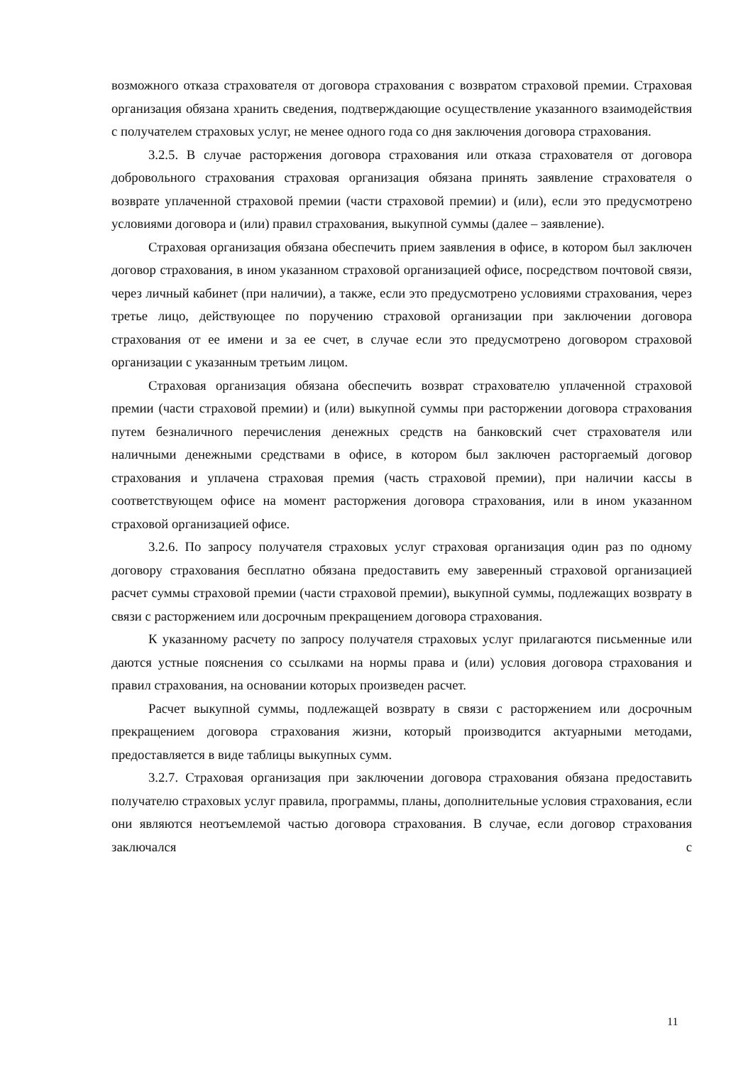возможного отказа страхователя от договора страхования с возвратом страховой премии. Страховая организация обязана хранить сведения, подтверждающие осуществление указанного взаимодействия с получателем страховых услуг, не менее одного года со дня заключения договора страхования.
3.2.5. В случае расторжения договора страхования или отказа страхователя от договора добровольного страхования страховая организация обязана принять заявление страхователя о возврате уплаченной страховой премии (части страховой премии) и (или), если это предусмотрено условиями договора и (или) правил страхования, выкупной суммы (далее – заявление).
Страховая организация обязана обеспечить прием заявления в офисе, в котором был заключен договор страхования, в ином указанном страховой организацией офисе, посредством почтовой связи, через личный кабинет (при наличии), а также, если это предусмотрено условиями страхования, через третье лицо, действующее по поручению страховой организации при заключении договора страхования от ее имени и за ее счет, в случае если это предусмотрено договором страховой организации с указанным третьим лицом.
Страховая организация обязана обеспечить возврат страхователю уплаченной страховой премии (части страховой премии) и (или) выкупной суммы при расторжении договора страхования путем безналичного перечисления денежных средств на банковский счет страхователя или наличными денежными средствами в офисе, в котором был заключен расторгаемый договор страхования и уплачена страховая премия (часть страховой премии), при наличии кассы в соответствующем офисе на момент расторжения договора страхования, или в ином указанном страховой организацией офисе.
3.2.6. По запросу получателя страховых услуг страховая организация один раз по одному договору страхования бесплатно обязана предоставить ему заверенный страховой организацией расчет суммы страховой премии (части страховой премии), выкупной суммы, подлежащих возврату в связи с расторжением или досрочным прекращением договора страхования.
К указанному расчету по запросу получателя страховых услуг прилагаются письменные или даются устные пояснения со ссылками на нормы права и (или) условия договора страхования и правил страхования, на основании которых произведен расчет.
Расчет выкупной суммы, подлежащей возврату в связи с расторжением или досрочным прекращением договора страхования жизни, который производится актуарными методами, предоставляется в виде таблицы выкупных сумм.
3.2.7. Страховая организация при заключении договора страхования обязана предоставить получателю страховых услуг правила, программы, планы, дополнительные условия страхования, если они являются неотъемлемой частью договора страхования. В случае, если договор страхования заключался с
11